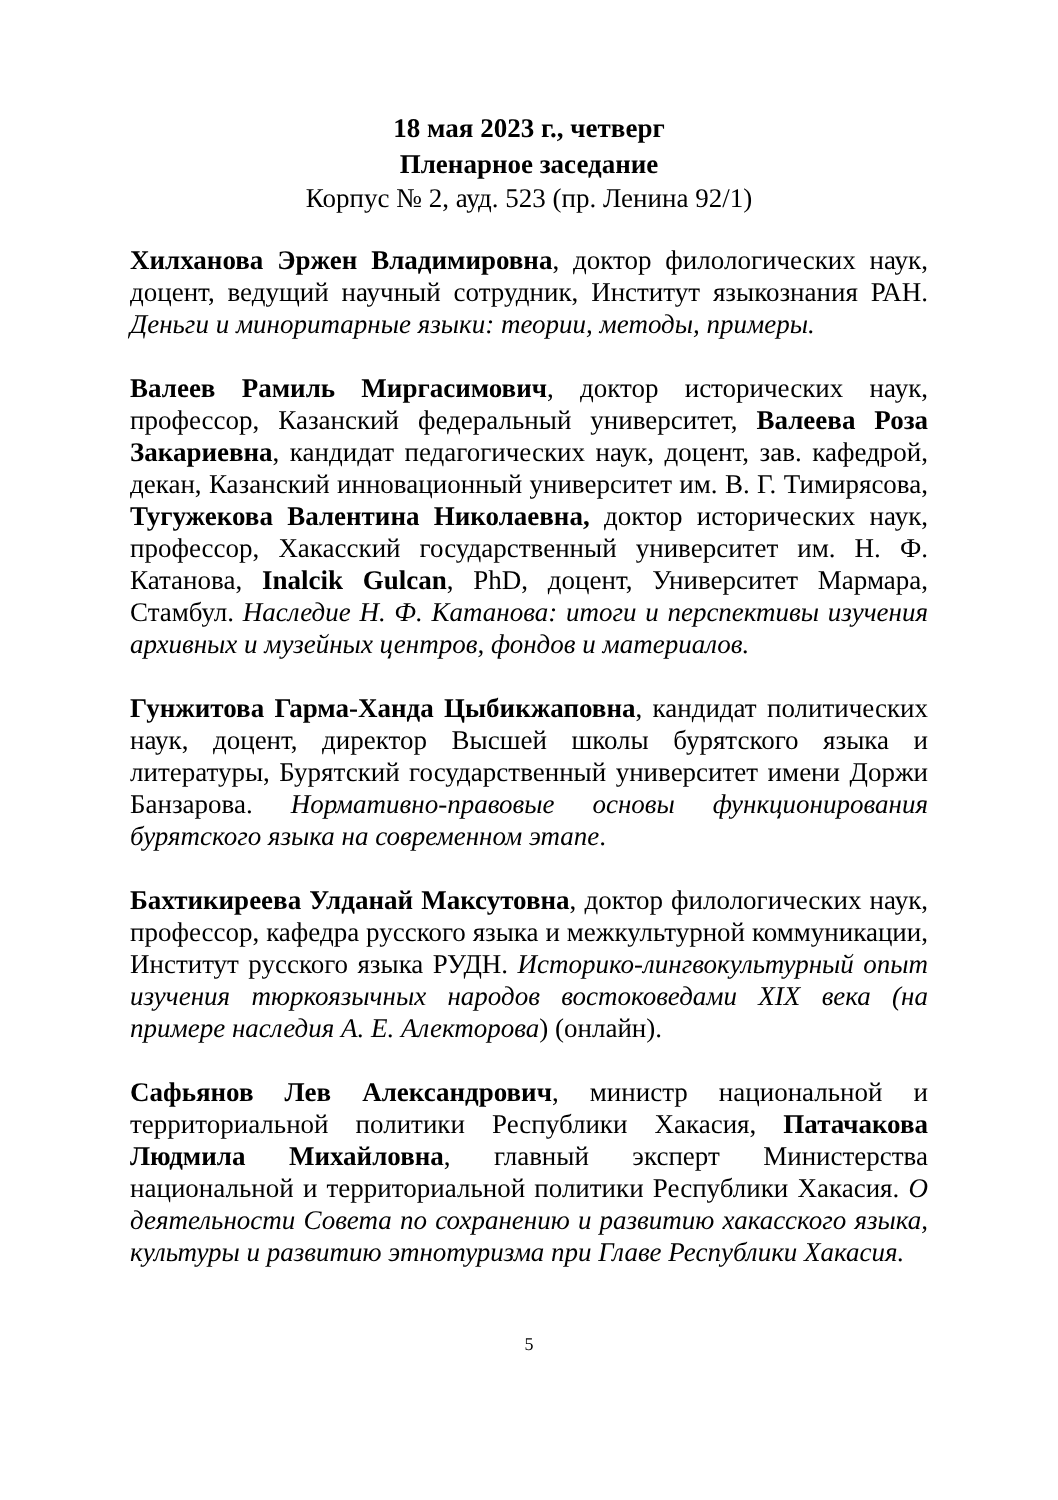18 мая 2023 г., четверг
Пленарное заседание
Корпус № 2, ауд. 523 (пр. Ленина 92/1)
Хилханова Эржен Владимировна, доктор филологических наук, доцент, ведущий научный сотрудник, Институт языкознания РАН. Деньги и миноритарные языки: теории, методы, примеры.
Валеев Рамиль Миргасимович, доктор исторических наук, профессор, Казанский федеральный университет, Валеева Роза Закариевна, кандидат педагогических наук, доцент, зав. кафедрой, декан, Казанский инновационный университет им. В. Г. Тимирясова, Тугужекова Валентина Николаевна, доктор исторических наук, профессор, Хакасский государственный университет им. Н. Ф. Катанова, Inalcik Gulcan, PhD, доцент, Университет Мармара, Стамбул. Наследие Н. Ф. Катанова: итоги и перспективы изучения архивных и музейных центров, фондов и материалов.
Гунжитова Гарма-Ханда Цыбикжаповна, кандидат политических наук, доцент, директор Высшей школы бурятского языка и литературы, Бурятский государственный университет имени Доржи Банзарова. Нормативно-правовые основы функционирования бурятского языка на современном этапе.
Бахтикиреева Улданай Максутовна, доктор филологических наук, профессор, кафедра русского языка и межкультурной коммуникации, Институт русского языка РУДН. Историко-лингвокультурный опыт изучения тюркоязычных народов востоковедами XIX века (на примере наследия А. Е. Алекторова) (онлайн).
Сафьянов Лев Александрович, министр национальной и территориальной политики Республики Хакасия, Патачакова Людмила Михайловна, главный эксперт Министерства национальной и территориальной политики Республики Хакасия. О деятельности Совета по сохранению и развитию хакасского языка, культуры и развитию этнотуризма при Главе Республики Хакасия.
5